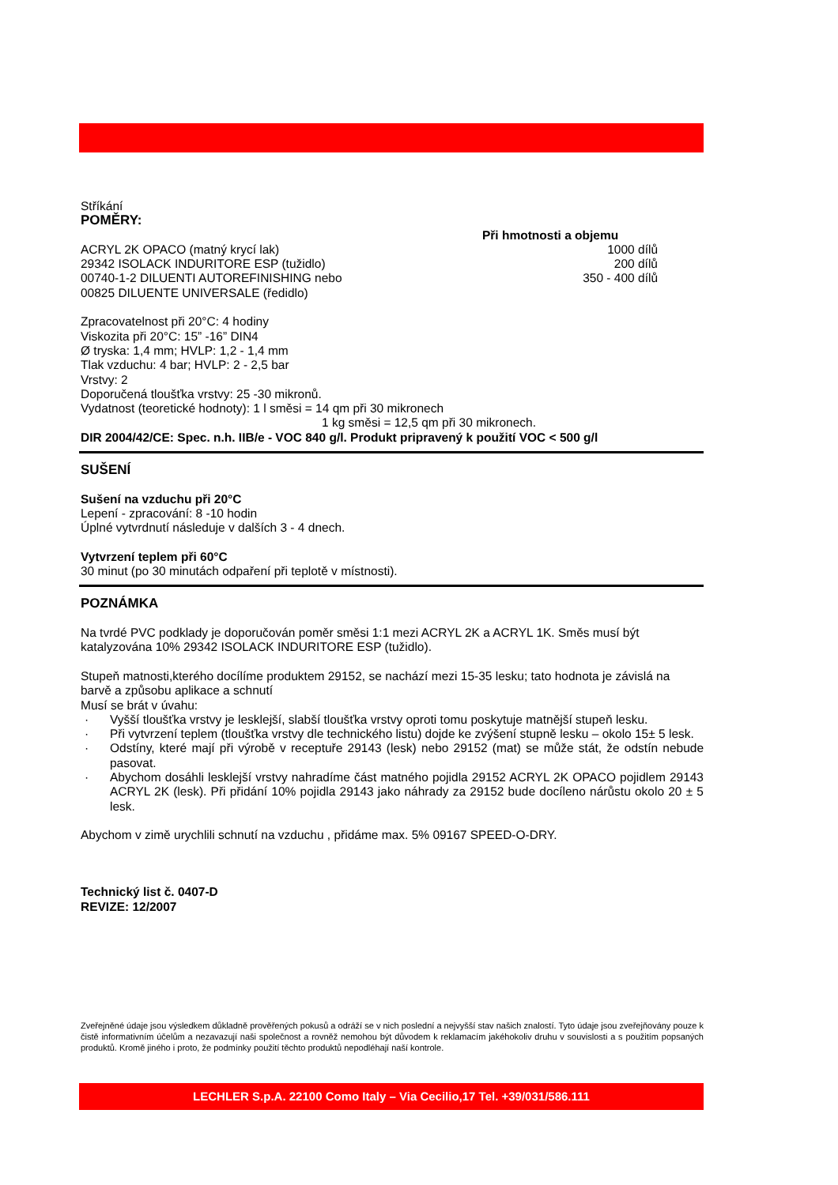Stříkání
POMĚRY:
Při hmotnosti a objemu
ACRYL 2K OPACO (matný krycí lak) 1000 dílů
29342 ISOLACK INDURITORE ESP (tužidlo) 200 dílů
00740-1-2 DILUENTI AUTOREFINISHING nebo 350 - 400 dílů
00825 DILUENTE UNIVERSALE (ředidlo)
Zpracovatelnost při 20°C: 4 hodiny
Viskozita při 20°C: 15” -16” DIN4
Ø tryska: 1,4 mm; HVLP: 1,2 - 1,4 mm
Tlak vzduchu: 4 bar; HVLP: 2 - 2,5 bar
Vrstvy: 2
Doporučená tloušťka vrstvy: 25 -30 mikronů.
Vydatnost (teoretické hodnoty): 1 l směsi = 14 qm při 30 mikronech
1 kg směsi = 12,5 qm při 30 mikronech.
DIR 2004/42/CE: Spec. n.h. IIB/e - VOC 840 g/l. Produkt pripravený k použití VOC < 500 g/l
SUŠENÍ
Sušení na vzduchu při 20°C
Lepení - zpracování: 8 -10 hodin
Úplné vytvrdnutí následuje v dalších 3 - 4 dnech.
Vytvrzení teplem při 60°C
30 minut (po 30 minutách odpaření při teplotě v místnosti).
POZNÁMKA
Na tvrdé PVC podklady je doporučován poměr směsi 1:1 mezi ACRYL 2K a ACRYL 1K. Směs musí být katalyzována 10% 29342 ISOLACK INDURITORE ESP (tužidlo).
Stupeň matnosti,kterého docílíme produktem 29152, se nachází mezi 15-35 lesku; tato hodnota je závislá na barvě a způsobu aplikace a schnutí
Musí se brát v úvahu:
· Vyšší tloušťka vrstvy je lesklejší, slabší tloušťka vrstvy oproti tomu poskytuje matnější stupeň lesku.
· Při vytvrzení teplem (tloušťka vrstvy dle technického listu) dojde ke zvýšení stupně lesku – okolo 15± 5 lesk.
· Odstíny, které mají při výrobě v receptuře 29143 (lesk) nebo 29152 (mat) se může stát, že odstín nebude pasovat.
· Abychom dosáhli lesklejší vrstvy nahradíme část matného pojidla 29152 ACRYL 2K OPACO pojidlem 29143 ACRYL 2K (lesk). Při přidání 10% pojidla 29143 jako náhrady za 29152 bude docíleno nárůstu okolo 20 ± 5 lesk.
Abychom v zimě urychlili schnutí na vzduchu , přidáme max. 5% 09167 SPEED-O-DRY.
Technický list č. 0407-D
REVIZE: 12/2007
Zveřejněné údaje jsou výsledkem důkladně prověřených pokusů a odráží se v nich poslední a nejvyšší stav našich znalostí. Tyto údaje jsou zveřejňovány pouze k čistě informativním účelům a nezavazují naši společnost a rovněž nemohou být důvodem k reklamacím jakéhokoliv druhu v souvislosti a s použitím popsaných produktů. Kromě jiného i proto, že podmínky použití těchto produktů nepodléhají naší kontrole.
LECHLER S.p.A. 22100 Como Italy – Via Cecilio,17 Tel. +39/031/586.111